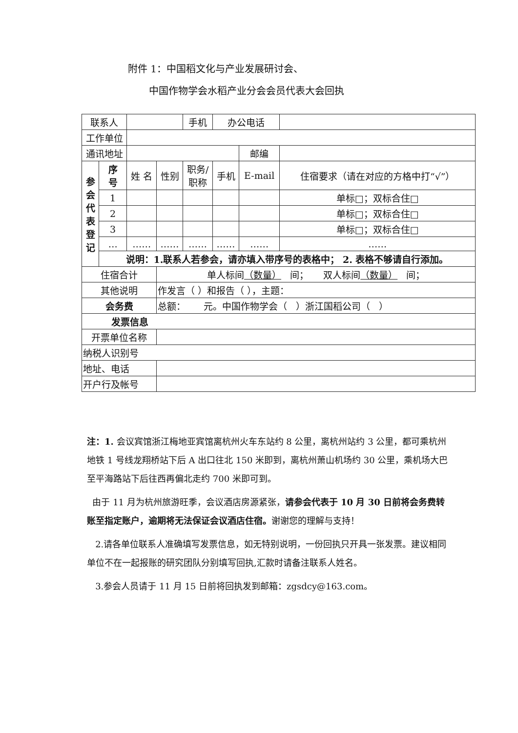附件 1：中国稻文化与产业发展研讨会、
中国作物学会水稻产业分会会员代表大会回执
| 联系人 | | | | 手机 | 办公电话 | | |
| 工作单位 | | | | | | | |
| 通讯地址 | | | | | | 邮编 | |
| 参 会 代 表 登 记 | 序 号 | 姓 名 | 性别 | 职务/ 职称 | 手机 | E-mail | 住宿要求（请在对应的方格中打“√”） |
| | 1 | | | | | | 单标□；双标合住□ |
| | 2 | | | | | | 单标□；双标合住□ |
| | 3 | | | | | | 单标□；双标合住□ |
| | … | …… | …… | …… | …… | …… | …… |
| | 说明：1.联系人若参会，请亦填入带序号的表格中； 2. 表格不够请自行添加。 | | | | | | |
| 住宿合计 | | | 单人标间 （数量） 间； 双人标间 （数量） 间； | | | | |
| 其他说明 | | | 作发言（ ）和报告（ ），主题： | | | | |
| 会务费 | | | 总额： 元。中国作物学会（ ）浙江国稻公司（ ） | | | | |
| 发票信息 | | | | | | | |
| 开票单位名称 | | | | | | | |
| 纳税人识别号 | | | | | | | |
| 地址、电话 | | | | | | | |
| 开户行及帐号 | | | | | | | |
注：1. 会议宾馆浙江梅地亚宾馆离杭州火车东站约 8 公里，离杭州站约 3 公里，都可乘杭州地铁 1 号线龙翔桥站下后 A 出口往北 150 米即到，离杭州萧山机场约 30 公里，乘机场大巴至平海路站下后往西再偏北走约 700 米即可到。
由于 11 月为杭州旅游旺季，会议酒店房源紧张，请参会代表于 10 月 30 日前将会务费转账至指定账户，逾期将无法保证会议酒店住宿。谢谢您的理解与支持！
2.请各单位联系人准确填写发票信息，如无特别说明，一份回执只开具一张发票。建议相同单位不在一起报账的研究团队分别填写回执,汇款时请备注联系人姓名。
3.参会人员请于 11 月 15 日前将回执发到邮箱：zgsdcy@163.com。